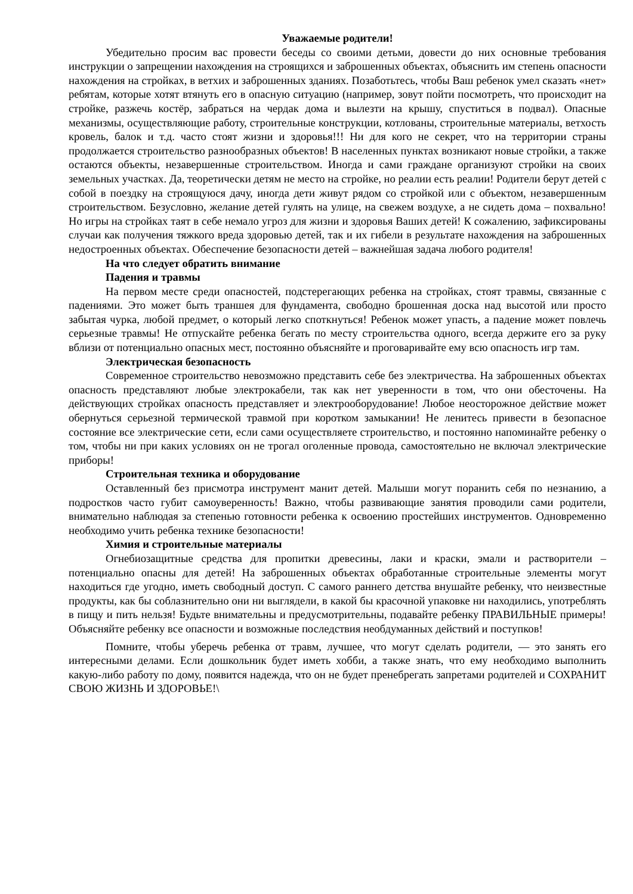Уважаемые родители!
Убедительно просим вас провести беседы со своими детьми, довести до них основные требования инструкции о запрещении нахождения на строящихся и заброшенных объектах, объяснить им степень опасности нахождения на стройках, в ветхих и заброшенных зданиях. Позаботьтесь, чтобы Ваш ребенок умел сказать «нет» ребятам, которые хотят втянуть его в опасную ситуацию (например, зовут пойти посмотреть, что происходит на стройке, разжечь костёр, забраться на чердак дома и вылезти на крышу, спуститься в подвал). Опасные механизмы, осуществляющие работу, строительные конструкции, котлованы, строительные материалы, ветхость кровель, балок и т.д. часто стоят жизни и здоровья!!! Ни для кого не секрет, что на территории страны продолжается строительство разнообразных объектов! В населенных пунктах возникают новые стройки, а также остаются объекты, незавершенные строительством. Иногда и сами граждане организуют стройки на своих земельных участках. Да, теоретически детям не место на стройке, но реалии есть реалии! Родители берут детей с собой в поездку на строящуюся дачу, иногда дети живут рядом со стройкой или с объектом, незавершенным строительством. Безусловно, желание детей гулять на улице, на свежем воздухе, а не сидеть дома – похвально! Но игры на стройках таят в себе немало угроз для жизни и здоровья Ваших детей! К сожалению, зафиксированы случаи как получения тяжкого вреда здоровью детей, так и их гибели в результате нахождения на заброшенных недостроенных объектах. Обеспечение безопасности детей – важнейшая задача любого родителя!
На что следует обратить внимание
Падения и травмы
На первом месте среди опасностей, подстерегающих ребенка на стройках, стоят травмы, связанные с падениями. Это может быть траншея для фундамента, свободно брошенная доска над высотой или просто забытая чурка, любой предмет, о который легко споткнуться! Ребенок может упасть, а падение может повлечь серьезные травмы! Не отпускайте ребенка бегать по месту строительства одного, всегда держите его за руку вблизи от потенциально опасных мест, постоянно объясняйте и проговаривайте ему всю опасность игр там.
Электрическая безопасность
Современное строительство невозможно представить себе без электричества. На заброшенных объектах опасность представляют любые электрокабели, так как нет уверенности в том, что они обесточены. На действующих стройках опасность представляет и электрооборудование! Любое неосторожное действие может обернуться серьезной термической травмой при коротком замыкании! Не ленитесь привести в безопасное состояние все электрические сети, если сами осуществляете строительство, и постоянно напоминайте ребенку о том, чтобы ни при каких условиях он не трогал оголенные провода, самостоятельно не включал электрические приборы!
Строительная техника и оборудование
Оставленный без присмотра инструмент манит детей. Малыши могут поранить себя по незнанию, а подростков часто губит самоуверенность! Важно, чтобы развивающие занятия проводили сами родители, внимательно наблюдая за степенью готовности ребенка к освоению простейших инструментов. Одновременно необходимо учить ребенка технике безопасности!
Химия и строительные материалы
Огнебиозащитные средства для пропитки древесины, лаки и краски, эмали и растворители – потенциально опасны для детей! На заброшенных объектах обработанные строительные элементы могут находиться где угодно, иметь свободный доступ. С самого раннего детства внушайте ребенку, что неизвестные продукты, как бы соблазнительно они ни выглядели, в какой бы красочной упаковке ни находились, употреблять в пищу и пить нельзя! Будьте внимательны и предусмотрительны, подавайте ребенку ПРАВИЛЬНЫЕ примеры! Объясняйте ребенку все опасности и возможные последствия необдуманных действий и поступков!
Помните, чтобы уберечь ребенка от травм, лучшее, что могут сделать родители, — это занять его интересными делами. Если дошкольник будет иметь хобби, а также знать, что ему необходимо выполнить какую-либо работу по дому, появится надежда, что он не будет пренебрегать запретами родителей и СОХРАНИТ СВОЮ ЖИЗНЬ И ЗДОРОВЬЕ!\